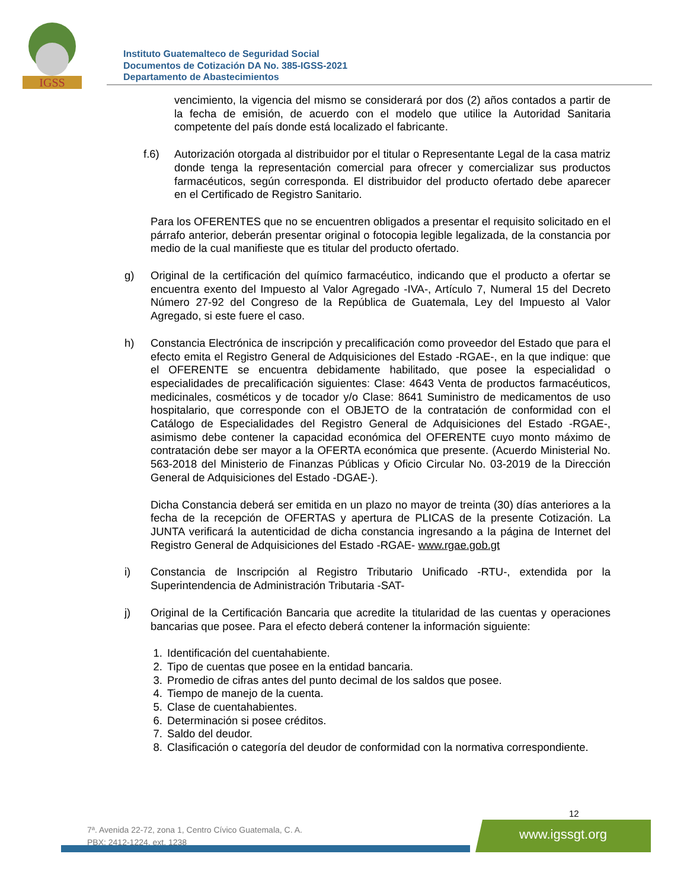IGSS
Instituto Guatemalteco de Seguridad Social
Documentos de Cotización DA No. 385-IGSS-2021
Departamento de Abastecimientos
vencimiento, la vigencia del mismo se considerará por dos (2) años contados a partir de la fecha de emisión, de acuerdo con el modelo que utilice la Autoridad Sanitaria competente del país donde está localizado el fabricante.
f.6) Autorización otorgada al distribuidor por el titular o Representante Legal de la casa matriz donde tenga la representación comercial para ofrecer y comercializar sus productos farmacéuticos, según corresponda. El distribuidor del producto ofertado debe aparecer en el Certificado de Registro Sanitario.
Para los OFERENTES que no se encuentren obligados a presentar el requisito solicitado en el párrafo anterior, deberán presentar original o fotocopia legible legalizada, de la constancia por medio de la cual manifieste que es titular del producto ofertado.
g) Original de la certificación del químico farmacéutico, indicando que el producto a ofertar se encuentra exento del Impuesto al Valor Agregado -IVA-, Artículo 7, Numeral 15 del Decreto Número 27-92 del Congreso de la República de Guatemala, Ley del Impuesto al Valor Agregado, si este fuere el caso.
h) Constancia Electrónica de inscripción y precalificación como proveedor del Estado que para el efecto emita el Registro General de Adquisiciones del Estado -RGAE-, en la que indique: que el OFERENTE se encuentra debidamente habilitado, que posee la especialidad o especialidades de precalificación siguientes: Clase: 4643 Venta de productos farmacéuticos, medicinales, cosméticos y de tocador y/o Clase: 8641 Suministro de medicamentos de uso hospitalario, que corresponde con el OBJETO de la contratación de conformidad con el Catálogo de Especialidades del Registro General de Adquisiciones del Estado -RGAE-, asimismo debe contener la capacidad económica del OFERENTE cuyo monto máximo de contratación debe ser mayor a la OFERTA económica que presente. (Acuerdo Ministerial No. 563-2018 del Ministerio de Finanzas Públicas y Oficio Circular No. 03-2019 de la Dirección General de Adquisiciones del Estado -DGAE-).
Dicha Constancia deberá ser emitida en un plazo no mayor de treinta (30) días anteriores a la fecha de la recepción de OFERTAS y apertura de PLICAS de la presente Cotización. La JUNTA verificará la autenticidad de dicha constancia ingresando a la página de Internet del Registro General de Adquisiciones del Estado -RGAE- www.rgae.gob.gt
i) Constancia de Inscripción al Registro Tributario Unificado -RTU-, extendida por la Superintendencia de Administración Tributaria -SAT-
j) Original de la Certificación Bancaria que acredite la titularidad de las cuentas y operaciones bancarias que posee. Para el efecto deberá contener la información siguiente:
1. Identificación del cuentahabiente.
2. Tipo de cuentas que posee en la entidad bancaria.
3. Promedio de cifras antes del punto decimal de los saldos que posee.
4. Tiempo de manejo de la cuenta.
5. Clase de cuentahabientes.
6. Determinación si posee créditos.
7. Saldo del deudor.
8. Clasificación o categoría del deudor de conformidad con la normativa correspondiente.
12
7ª. Avenida 22-72, zona 1, Centro Cívico Guatemala, C. A.
PBX: 2412-1224, ext. 1238
www.igssgt.org